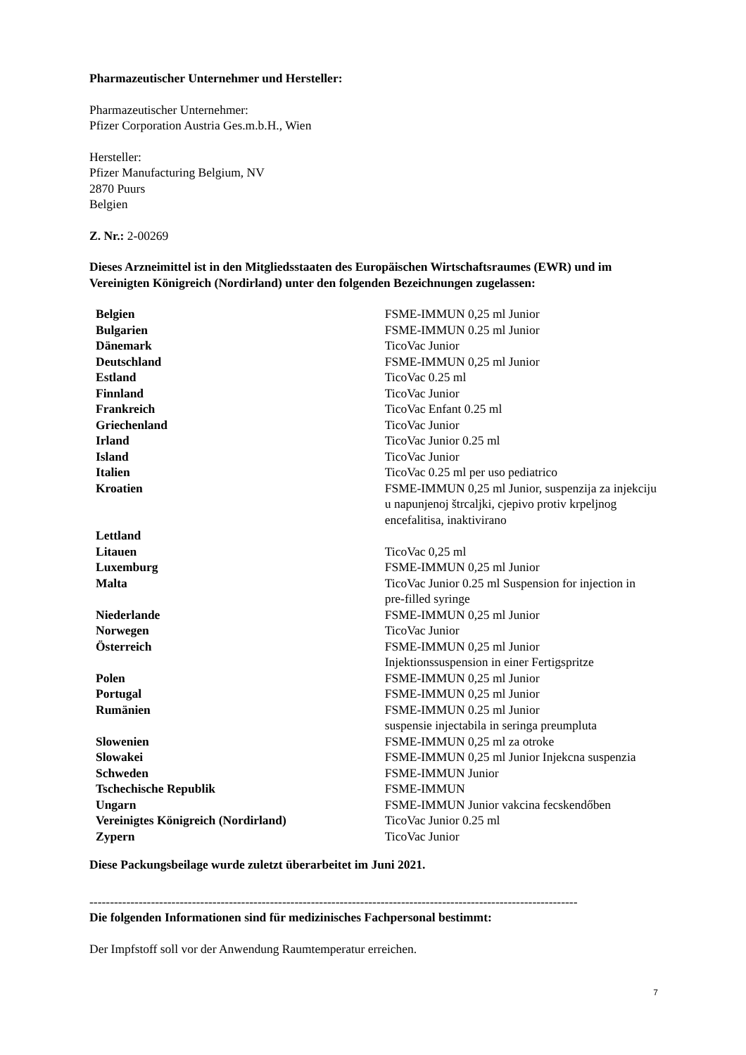Pharmazeutischer Unternehmer und Hersteller:
Pharmazeutischer Unternehmer:
Pfizer Corporation Austria Ges.m.b.H., Wien
Hersteller:
Pfizer Manufacturing Belgium, NV
2870 Puurs
Belgien
Z. Nr.: 2-00269
Dieses Arzneimittel ist in den Mitgliedsstaaten des Europäischen Wirtschaftsraumes (EWR) und im Vereinigten Königreich (Nordirland) unter den folgenden Bezeichnungen zugelassen:
| Belgien | FSME-IMMUN 0,25 ml Junior |
| Bulgarien | FSME-IMMUN 0.25 ml Junior |
| Dänemark | TicoVac Junior |
| Deutschland | FSME-IMMUN 0,25 ml Junior |
| Estland | TicoVac 0.25 ml |
| Finnland | TicoVac Junior |
| Frankreich | TicoVac Enfant 0.25 ml |
| Griechenland | TicoVac Junior |
| Irland | TicoVac Junior 0.25 ml |
| Island | TicoVac Junior |
| Italien | TicoVac 0.25 ml per uso pediatrico |
| Kroatien | FSME-IMMUN 0,25 ml Junior, suspenzija za injekciju u napunjenoj štrcaljki, cjepivo protiv krpeljnog encefalitisa, inaktivirano |
| Lettland | |
| Litauen | TicoVac 0,25 ml |
| Luxemburg | FSME-IMMUN 0,25 ml Junior |
| Malta | TicoVac Junior 0.25 ml Suspension for injection in pre-filled syringe |
| Niederlande | FSME-IMMUN 0,25 ml Junior |
| Norwegen | TicoVac Junior |
| Österreich | FSME-IMMUN 0,25 ml Junior Injektionssuspension in einer Fertigspritze |
| Polen | FSME-IMMUN 0,25 ml Junior |
| Portugal | FSME-IMMUN 0,25 ml Junior |
| Rumänien | FSME-IMMUN 0.25 ml Junior suspensie injectabila in seringa preumpluta |
| Slowenien | FSME-IMMUN 0,25 ml za otroke |
| Slowakei | FSME-IMMUN 0,25 ml Junior Injekcna suspenzia |
| Schweden | FSME-IMMUN Junior |
| Tschechische Republik | FSME-IMMUN |
| Ungarn | FSME-IMMUN Junior vakcina fecskendőben |
| Vereinigtes Königreich (Nordirland) | TicoVac Junior 0.25 ml |
| Zypern | TicoVac Junior |
Diese Packungsbeilage wurde zuletzt überarbeitet im Juni 2021.
-----------------------------------------------------------------------------------------------------------------------
Die folgenden Informationen sind für medizinisches Fachpersonal bestimmt:
Der Impfstoff soll vor der Anwendung Raumtemperatur erreichen.
7